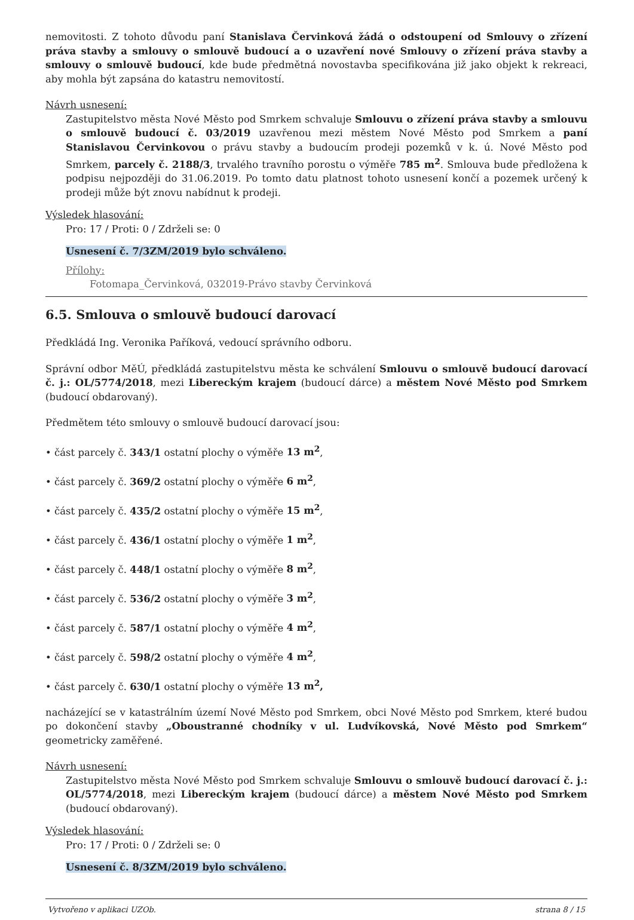nemovitosti. Z tohoto důvodu paní Stanislava Červinková žádá o odstoupení od Smlouvy o zřízení práva stavby a smlouvy o smlouvě budoucí a o uzavření nové Smlouvy o zřízení práva stavby a smlouvy o smlouvě budoucí, kde bude předmětná novostavba specifikována již jako objekt k rekreaci, aby mohla být zapsána do katastru nemovitostí.
Návrh usnesení:
Zastupitelstvo města Nové Město pod Smrkem schvaluje Smlouvu o zřízení práva stavby a smlouvu o smlouvě budoucí č. 03/2019 uzavřenou mezi městem Nové Město pod Smrkem a paní Stanislavou Červinkovou o právu stavby a budoucím prodeji pozemků v k. ú. Nové Město pod Smrkem, parcely č. 2188/3, trvalého travního porostu o výměře 785 m<sup>2</sup>. Smlouva bude předložena k podpisu nejpozději do 31.06.2019. Po tomto datu platnost tohoto usnesení končí a pozemek určený k prodeji může být znovu nabídnut k prodeji.
Výsledek hlasování:
Pro: 17 / Proti: 0 / Zdrželi se: 0
Usnesení č. 7/3ZM/2019 bylo schváleno.
Přílohy:
Fotomapa_Červinková, 032019-Právo stavby Červinková
6.5. Smlouva o smlouvě budoucí darovací
Předkládá Ing. Veronika Paříková, vedoucí správního odboru.
Správní odbor MěÚ, předkládá zastupitelstvu města ke schválení Smlouvu o smlouvě budoucí darovací č. j.: OL/5774/2018, mezi Libereckým krajem (budoucí dárce) a městem Nové Město pod Smrkem (budoucí obdarovaný).
Předmětem této smlouvy o smlouvě budoucí darovací jsou:
• část parcely č. 343/1 ostatní plochy o výměře 13 m<sup>2</sup>,
• část parcely č. 369/2 ostatní plochy o výměře 6 m<sup>2</sup>,
• část parcely č. 435/2 ostatní plochy o výměře 15 m<sup>2</sup>,
• část parcely č. 436/1 ostatní plochy o výměře 1 m<sup>2</sup>,
• část parcely č. 448/1 ostatní plochy o výměře 8 m<sup>2</sup>,
• část parcely č. 536/2 ostatní plochy o výměře 3 m<sup>2</sup>,
• část parcely č. 587/1 ostatní plochy o výměře 4 m<sup>2</sup>,
• část parcely č. 598/2 ostatní plochy o výměře 4 m<sup>2</sup>,
• část parcely č. 630/1 ostatní plochy o výměře 13 m<sup>2</sup>,
nacházející se v katastrálním území Nové Město pod Smrkem, obci Nové Město pod Smrkem, které budou po dokončení stavby „Oboustranné chodníky v ul. Ludvíkovská, Nové Město pod Smrkem“ geometricky zaměřené.
Návrh usnesení:
Zastupitelstvo města Nové Město pod Smrkem schvaluje Smlouvu o smlouvě budoucí darovací č. j.: OL/5774/2018, mezi Libereckým krajem (budoucí dárce) a městem Nové Město pod Smrkem (budoucí obdarovaný).
Výsledek hlasování:
Pro: 17 / Proti: 0 / Zdrželi se: 0
Usnesení č. 8/3ZM/2019 bylo schváleno.
Vytvořeno v aplikaci UZOb. strana 8 / 15